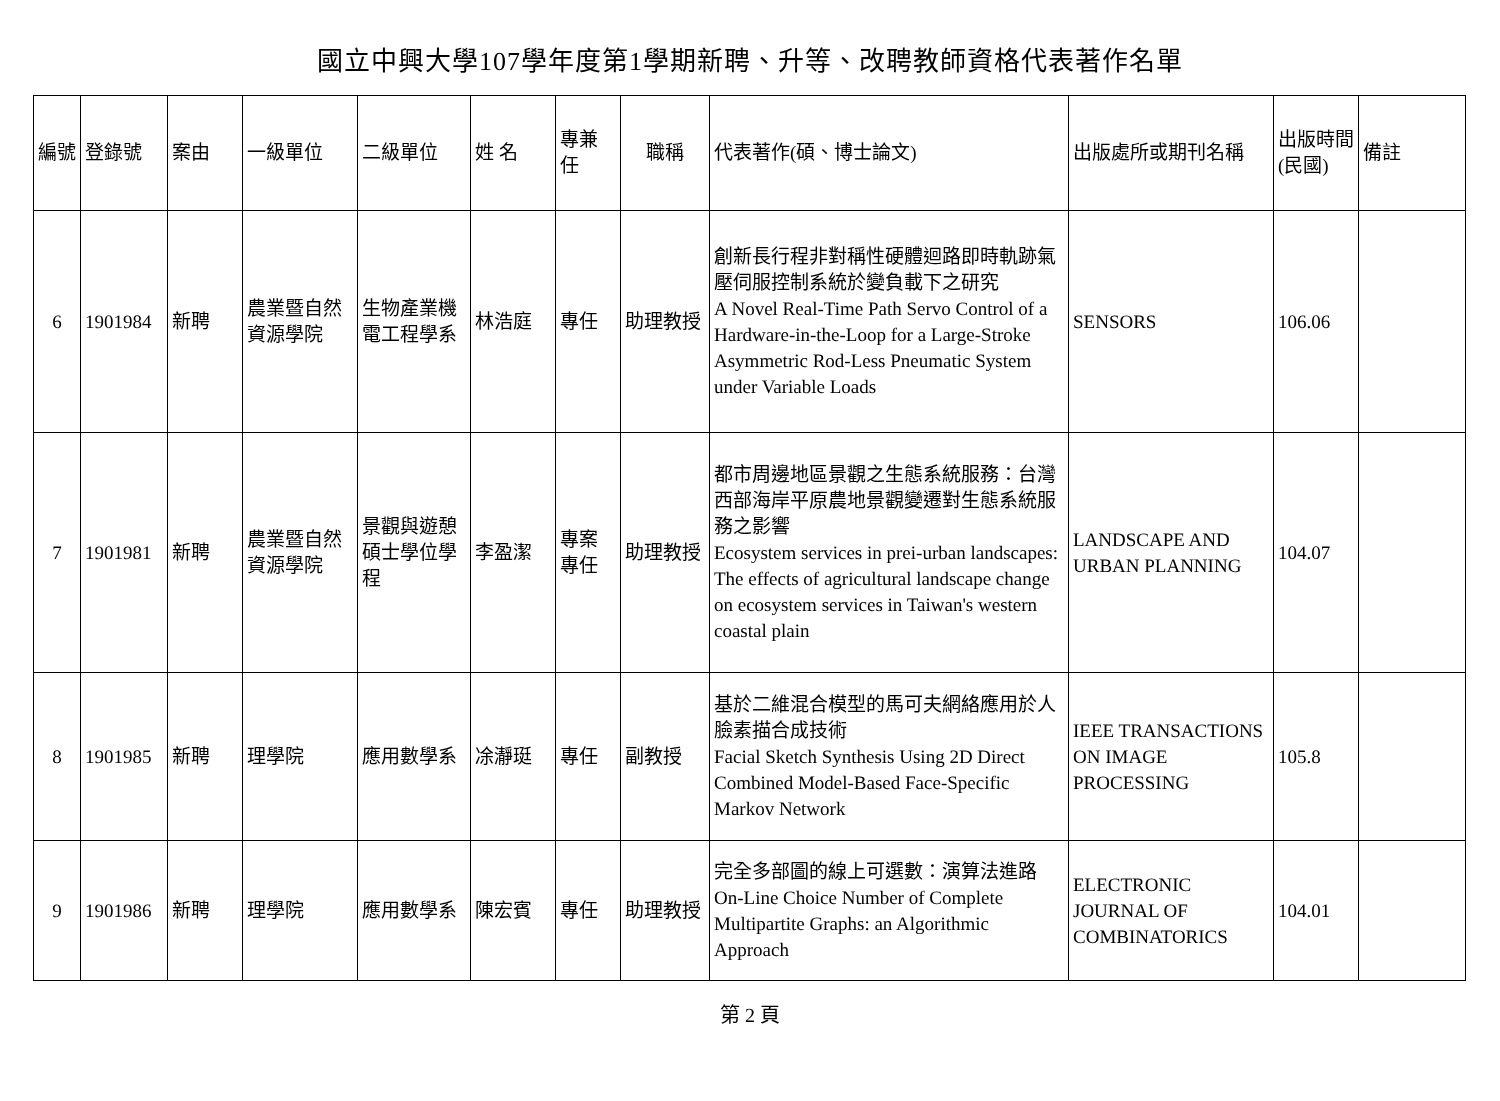國立中興大學107學年度第1學期新聘、升等、改聘教師資格代表著作名單
| 編號 | 登錄號 | 案由 | 一級單位 | 二級單位 | 姓 名 | 專兼任 | 職稱 | 代表著作(碩、博士論文) | 出版處所或期刊名稱 | 出版時間(民國) | 備註 |
| --- | --- | --- | --- | --- | --- | --- | --- | --- | --- | --- | --- |
| 6 | 1901984 | 新聘 | 農業暨自然資源學院 | 生物產業機電工程學系 | 林浩庭 | 專任 | 助理教授 | 創新長行程非對稱性硬體迴路即時軌跡氣壓伺服控制系統於變負載下之研究 A Novel Real-Time Path Servo Control of a Hardware-in-the-Loop for a Large-Stroke Asymmetric Rod-Less Pneumatic System under Variable Loads | SENSORS | 106.06 | |
| 7 | 1901981 | 新聘 | 農業暨自然資源學院 | 景觀與遊憩碩士學位學程 | 李盈潔 | 專案專任 | 助理教授 | 都市周邊地區景觀之生態系統服務：台灣西部海岸平原農地景觀變遷對生態系統服務之影響 Ecosystem services in prei-urban landscapes: The effects of agricultural landscape change on ecosystem services in Taiwan's western coastal plain | LANDSCAPE AND URBAN PLANNING | 104.07 | |
| 8 | 1901985 | 新聘 | 理學院 | 應用數學系 | 凃瀞珽 | 專任 | 副教授 | 基於二維混合模型的馬可夫網絡應用於人臉素描合成技術 Facial Sketch Synthesis Using 2D Direct Combined Model-Based Face-Specific Markov Network | IEEE TRANSACTIONS ON IMAGE PROCESSING | 105.8 | |
| 9 | 1901986 | 新聘 | 理學院 | 應用數學系 | 陳宏賓 | 專任 | 助理教授 | 完全多部圖的線上可選數：演算法進路 On-Line Choice Number of Complete Multipartite Graphs: an Algorithmic Approach | ELECTRONIC JOURNAL OF COMBINATORICS | 104.01 | |
第 2 頁